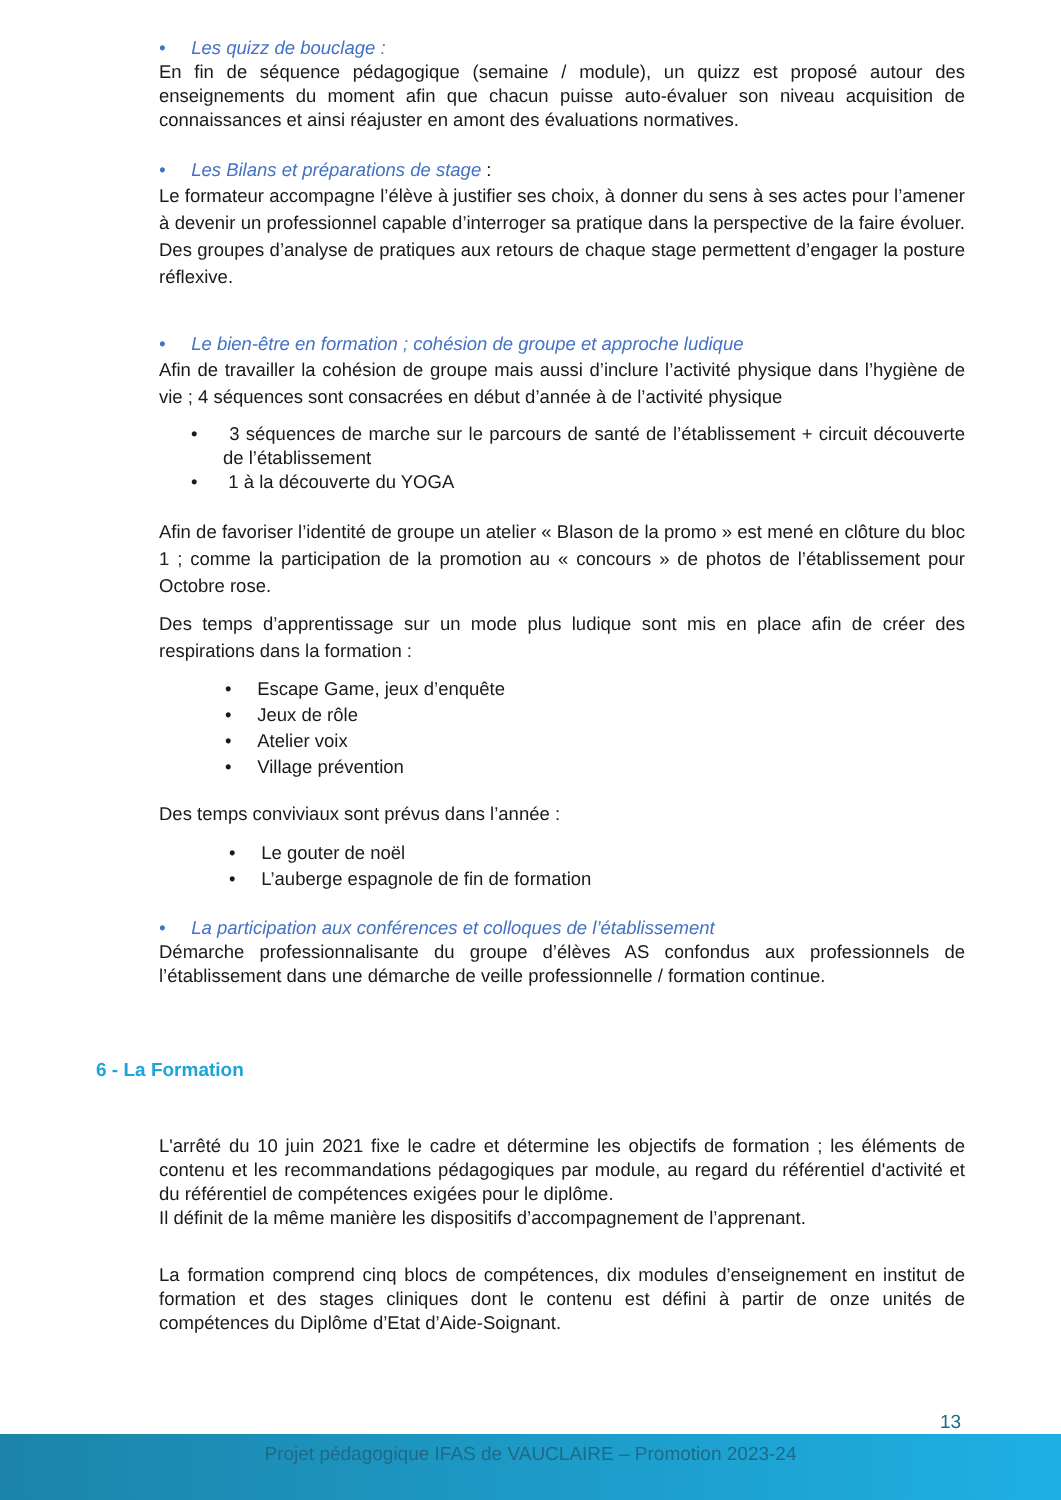• Les quizz de bouclage :
En fin de séquence pédagogique (semaine / module), un quizz est proposé autour des enseignements du moment afin que chacun puisse auto-évaluer son niveau acquisition de connaissances et ainsi réajuster en amont des évaluations normatives.
• Les Bilans et préparations de stage :
Le formateur accompagne l’élève à justifier ses choix, à donner du sens à ses actes pour l’amener à devenir un professionnel capable d’interroger sa pratique dans la perspective de la faire évoluer. Des groupes d’analyse de pratiques aux retours de chaque stage permettent d’engager la posture réflexive.
• Le bien-être en formation ; cohésion de groupe et approche ludique
Afin de travailler la cohésion de groupe mais aussi d’inclure l’activité physique dans l’hygiène de vie ; 4 séquences sont consacrées en début d’année à de l’activité physique
• 3 séquences de marche sur le parcours de santé de l’établissement + circuit découverte de l’établissement
• 1 à la découverte du YOGA
Afin de favoriser l’identité de groupe un atelier « Blason de la promo » est mené en clôture du bloc 1 ; comme la participation de la promotion au « concours » de photos de l’établissement pour Octobre rose.
Des temps d’apprentissage sur un mode plus ludique sont mis en place afin de créer des respirations dans la formation :
• Escape Game, jeux d’enquête
• Jeux de rôle
• Atelier voix
• Village prévention
Des temps conviviaux sont prévus dans l’année :
• Le gouter de noël
• L’auberge espagnole de fin de formation
• La participation aux conférences et colloques de l’établissement
Démarche professionnalisante du groupe d’élèves AS confondus aux professionnels de l’établissement dans une démarche de veille professionnelle / formation continue.
6 - La Formation
L'arrêté du 10 juin 2021 fixe le cadre et détermine les objectifs de formation ; les éléments de contenu et les recommandations pédagogiques par module, au regard du référentiel d'activité et du référentiel de compétences exigées pour le diplôme.
Il définit de la même manière les dispositifs d’accompagnement de l’apprenant.
La formation comprend cinq blocs de compétences, dix modules d’enseignement en institut de formation et des stages cliniques dont le contenu est défini à partir de onze unités de compétences du Diplôme d’Etat d’Aide-Soignant.
13
Projet pédagogique IFAS de VAUCLAIRE – Promotion 2023-24